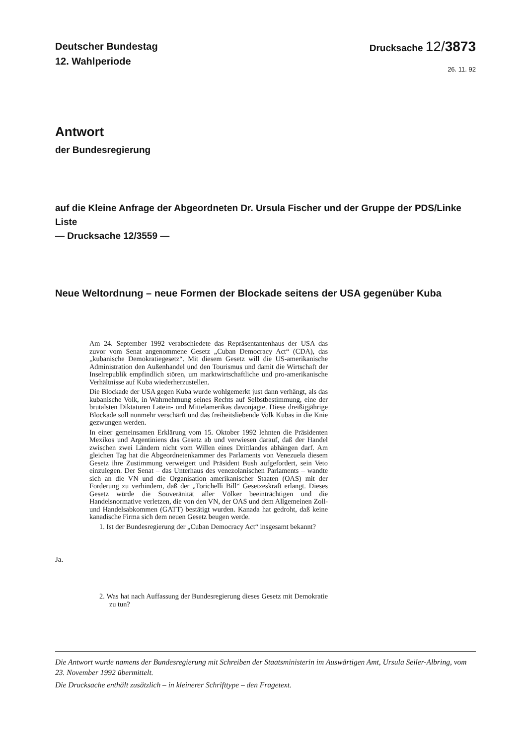Deutscher Bundestag
12. Wahlperiode
Drucksache 12/3873
26. 11. 92
Antwort
der Bundesregierung
auf die Kleine Anfrage der Abgeordneten Dr. Ursula Fischer und der Gruppe der PDS/Linke Liste
— Drucksache 12/3559 —
Neue Weltordnung – neue Formen der Blockade seitens der USA gegenüber Kuba
Am 24. September 1992 verabschiedete das Repräsentantenhaus der USA das zuvor vom Senat angenommene Gesetz „Cuban Democracy Act“ (CDA), das „kubanische Demokratiegesetz“. Mit diesem Gesetz will die US-amerikanische Administration den Außenhandel und den Tourismus und damit die Wirtschaft der Inselrepublik empfindlich stören, um marktwirtschaftliche und pro-amerikanische Verhältnisse auf Kuba wiederherzustellen.
Die Blockade der USA gegen Kuba wurde wohlgemerkt just dann verhängt, als das kubanische Volk, in Wahrnehmung seines Rechts auf Selbstbestimmung, eine der brutalsten Diktaturen Latein- und Mittelamerikas davonjagte. Diese dreißigjährige Blockade soll nunmehr verschärft und das freiheitsliebende Volk Kubas in die Knie gezwungen werden.
In einer gemeinsamen Erklärung vom 15. Oktober 1992 lehnten die Präsidenten Mexikos und Argentiniens das Gesetz ab und verwiesen darauf, daß der Handel zwischen zwei Ländern nicht vom Willen eines Drittlandes abhängen darf. Am gleichen Tag hat die Abgeordnetenkammer des Parlaments von Venezuela diesem Gesetz ihre Zustimmung verweigert und Präsident Bush aufgefordert, sein Veto einzulegen. Der Senat – das Unterhaus des venezolanischen Parlaments – wandte sich an die VN und die Organisation amerikanischer Staaten (OAS) mit der Forderung zu verhindern, daß der „Torichelli Bill“ Gesetzeskraft erlangt. Dieses Gesetz würde die Souveränität aller Völker beeinträchtigen und die Handelsnormative verletzen, die von den VN, der OAS und dem Allgemeinen Zoll- und Handelsabkommen (GATT) bestätigt wurden. Kanada hat gedroht, daß keine kanadische Firma sich dem neuen Gesetz beugen werde.
1. Ist der Bundesregierung der „Cuban Democracy Act“ insgesamt bekannt?
Ja.
2. Was hat nach Auffassung der Bundesregierung dieses Gesetz mit Demokratie zu tun?
Die Antwort wurde namens der Bundesregierung mit Schreiben der Staatsministerin im Auswärtigen Amt, Ursula Seiler-Albring, vom 23. November 1992 übermittelt.
Die Drucksache enthält zusätzlich – in kleinerer Schrifttype – den Fragetext.